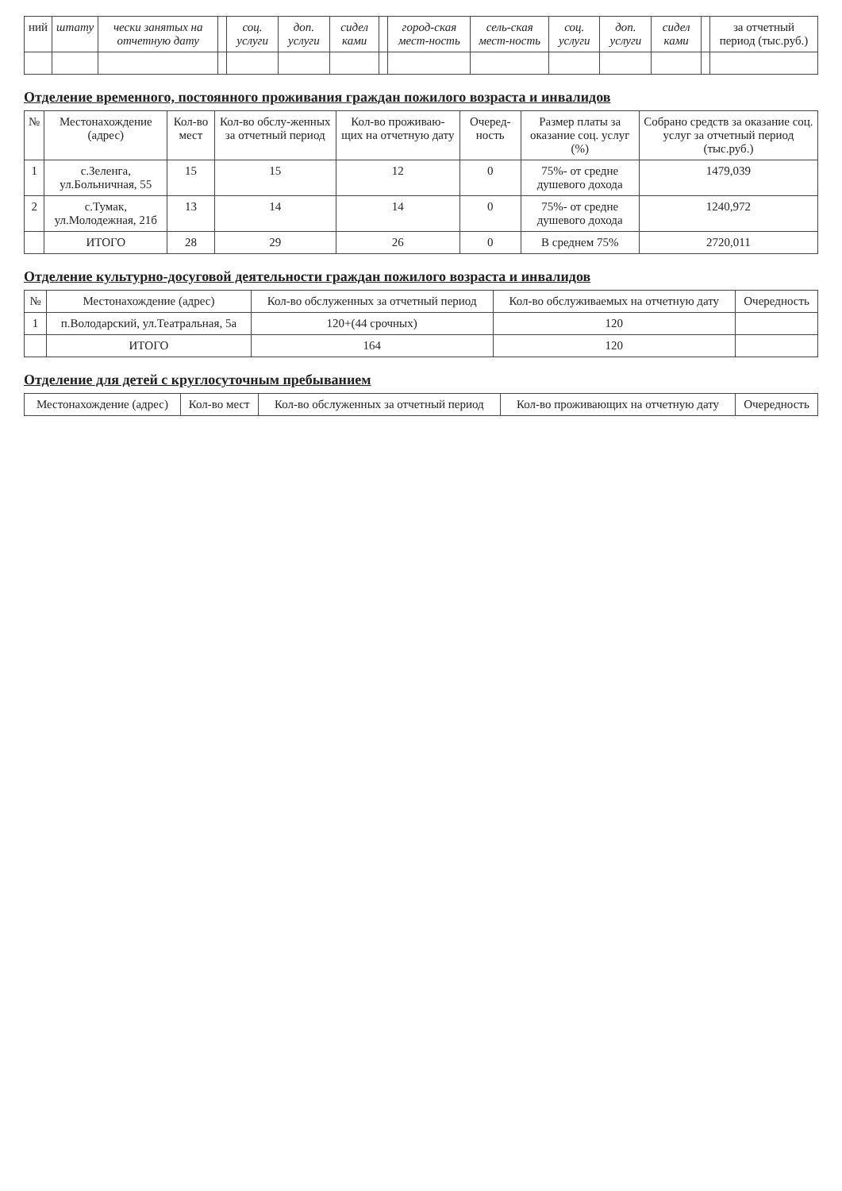| ний | штату | чески занятых на отчетную дату | | соц. услуги | доп. услуги | сидел ками | | город-ская мест-ность | сель-ская мест-ность | соц. услуги | доп. услуги | сидел ками | | за отчетный период (тыс.руб.) |
| --- | --- | --- | --- | --- | --- | --- | --- | --- | --- | --- | --- | --- | --- | --- |
Отделение временного, постоянного проживания граждан пожилого возраста и инвалидов
| № | Местонахождение (адрес) | Кол-во мест | Кол-во обслу-женных за отчетный период | Кол-во проживаю-щих на отчетную дату | Очеред-ность | Размер платы за оказание соц. услуг (%) | Собрано средств за оказание соц. услуг за отчетный период (тыс.руб.) |
| --- | --- | --- | --- | --- | --- | --- | --- |
| 1 | с.Зеленга, ул.Больничная, 55 | 15 | 15 | 12 | 0 | 75%- от средне душевого дохода | 1479,039 |
| 2 | с.Тумак, ул.Молодежная, 21б | 13 | 14 | 14 | 0 | 75%- от средне душевого дохода | 1240,972 |
| | ИТОГО | 28 | 29 | 26 | 0 | В среднем 75% | 2720,011 |
Отделение культурно-досуговой деятельности граждан пожилого возраста и инвалидов
| № | Местонахождение (адрес) | Кол-во обслуженных за отчетный период | Кол-во обслуживаемых на отчетную дату | Очередность |
| --- | --- | --- | --- | --- |
| 1 | п.Володарский, ул.Театральная, 5а | 120+(44 срочных) | 120 | |
| | ИТОГО | 164 | 120 | |
Отделение для детей с круглосуточным пребыванием
| Местонахождение (адрес) | Кол-во мест | Кол-во обслуженных за отчетный период | Кол-во проживающих на отчетную дату | Очередность |
| --- | --- | --- | --- | --- |